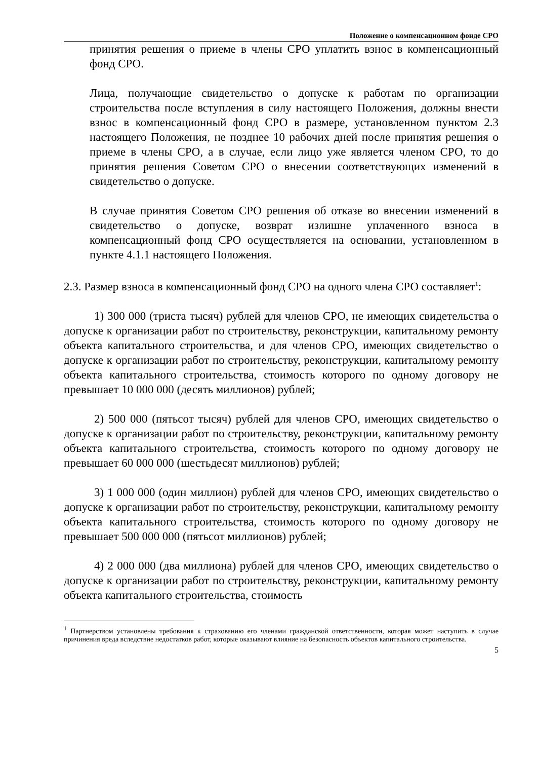Положение о компенсационном фонде СРО
принятия решения о приеме в члены СРО уплатить взнос в компенсационный фонд СРО.
Лица, получающие свидетельство о допуске к работам по организации строительства после вступления в силу настоящего Положения, должны внести взнос в компенсационный фонд СРО в размере, установленном пунктом 2.3 настоящего Положения, не позднее 10 рабочих дней после принятия решения о приеме в члены СРО, а в случае, если лицо уже является членом СРО, то до принятия решения Советом СРО о внесении соответствующих изменений в свидетельство о допуске.
В случае принятия Советом СРО решения об отказе во внесении изменений в свидетельство о допуске, возврат излишне уплаченного взноса в компенсационный фонд СРО осуществляется на основании, установленном в пункте 4.1.1 настоящего Положения.
2.3. Размер взноса в компенсационный фонд СРО на одного члена СРО составляет<sup>1</sup>:
1) 300 000 (триста тысяч) рублей для членов СРО, не имеющих свидетельства о допуске к организации работ по строительству, реконструкции, капитальному ремонту объекта капитального строительства, и для членов СРО, имеющих свидетельство о допуске к организации работ по строительству, реконструкции, капитальному ремонту объекта капитального строительства, стоимость которого по одному договору не превышает 10 000 000 (десять миллионов) рублей;
2) 500 000 (пятьсот тысяч) рублей для членов СРО, имеющих свидетельство о допуске к организации работ по строительству, реконструкции, капитальному ремонту объекта капитального строительства, стоимость которого по одному договору не превышает 60 000 000 (шестьдесят миллионов) рублей;
3) 1 000 000 (один миллион) рублей для членов СРО, имеющих свидетельство о допуске к организации работ по строительству, реконструкции, капитальному ремонту объекта капитального строительства, стоимость которого по одному договору не превышает 500 000 000 (пятьсот миллионов) рублей;
4) 2 000 000 (два миллиона) рублей для членов СРО, имеющих свидетельство о допуске к организации работ по строительству, реконструкции, капитальному ремонту объекта капитального строительства, стоимость
<sup>1</sup> Партнерством установлены требования к страхованию его членами гражданской ответственности, которая может наступить в случае причинения вреда вследствие недостатков работ, которые оказывают влияние на безопасность объектов капитального строительства.
5